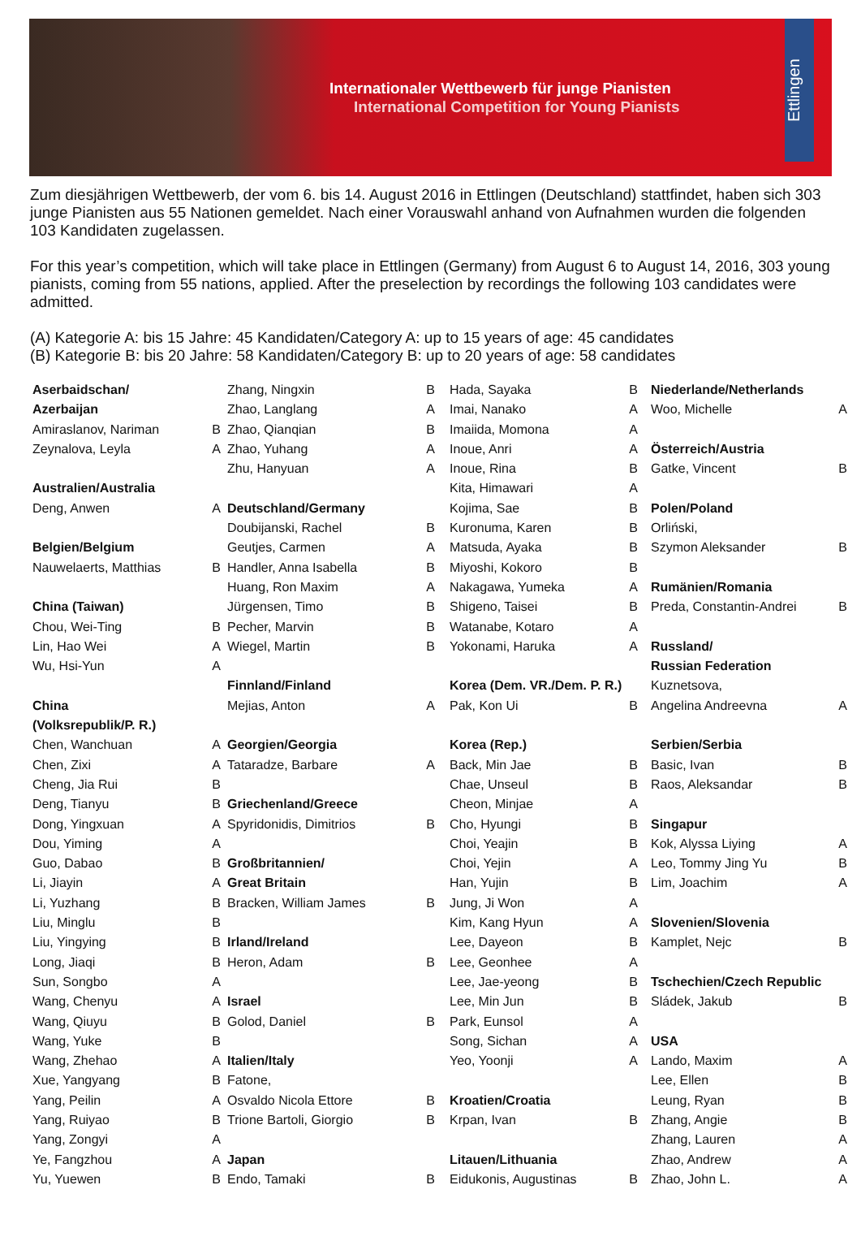Internationaler Wettbewerb für junge Pianisten
International Competition for Young Pianists
Ettlingen
Zum diesjährigen Wettbewerb, der vom 6. bis 14. August 2016 in Ettlingen (Deutschland) stattfindet, haben sich 303 junge Pianisten aus 55 Nationen gemeldet. Nach einer Vorauswahl anhand von Aufnahmen wurden die folgenden 103 Kandidaten zugelassen.
For this year’s competition, which will take place in Ettlingen (Germany) from August 6 to August 14, 2016, 303 young pianists, coming from 55 nations, applied. After the preselection by recordings the following 103 candidates were admitted.
(A) Kategorie A: bis 15 Jahre: 45 Kandidaten/Category A: up to 15 years of age: 45 candidates
(B) Kategorie B: bis 20 Jahre: 58 Kandidaten/Category B: up to 20 years of age: 58 candidates
| Aserbaidschan/ | |
| Azerbaijan | |
| Amiraslanov, Nariman | B |
| Zeynalova, Leyla | A |
| Australien/Australia | |
| Deng, Anwen | A |
| Belgien/Belgium | |
| Nauwelaerts, Matthias | B |
| China (Taiwan) | |
| Chou, Wei-Ting | B |
| Lin, Hao Wei | A |
| Wu, Hsi-Yun | A |
| China | |
| (Volksrepublik/P. R.) | |
| Chen, Wanchuan | A |
| Chen, Zixi | A |
| Cheng, Jia Rui | B |
| Deng, Tianyu | B |
| Dong, Yingxuan | A |
| Dou, Yiming | A |
| Guo, Dabao | B |
| Li, Jiayin | A |
| Li, Yuzhang | B |
| Liu, Minglu | B |
| Liu, Yingying | B |
| Long, Jiaqi | B |
| Sun, Songbo | A |
| Wang, Chenyu | A |
| Wang, Qiuyu | B |
| Wang, Yuke | B |
| Wang, Zhehao | A |
| Xue, Yangyang | B |
| Yang, Peilin | A |
| Yang, Ruiyao | B |
| Yang, Zongyi | A |
| Ye, Fangzhou | A |
| Yu, Yuewen | B |
| Zhang, Ningxin | B |
| Zhao, Langlang | A |
| Zhao, Qianqian | B |
| Zhao, Yuhang | A |
| Zhu, Hanyuan | A |
| Deutschland/Germany | |
| Doubijanski, Rachel | B |
| Geutjes, Carmen | A |
| Handler, Anna Isabella | B |
| Huang, Ron Maxim | A |
| Jürgensen, Timo | B |
| Pecher, Marvin | B |
| Wiegel, Martin | B |
| Finnland/Finland | |
| Mejias, Anton | A |
| Georgien/Georgia | |
| Tataradze, Barbare | A |
| Griechenland/Greece | |
| Spyridonidis, Dimitrios | B |
| Großbritannien/ | |
| Great Britain | |
| Bracken, William James | B |
| Irland/Ireland | |
| Heron, Adam | B |
| Israel | |
| Golod, Daniel | B |
| Italien/Italy | |
| Fatone, | |
| Osvaldo Nicola Ettore | B |
| Trione Bartoli, Giorgio | B |
| Japan | |
| Endo, Tamaki | B |
| Hada, Sayaka | B |
| Imai, Nanako | A |
| Imaiida, Momona | A |
| Inoue, Anri | A |
| Inoue, Rina | B |
| Kita, Himawari | A |
| Kojima, Sae | B |
| Kuronuma, Karen | B |
| Matsuda, Ayaka | B |
| Miyoshi, Kokoro | B |
| Nakagawa, Yumeka | A |
| Shigeno, Taisei | B |
| Watanabe, Kotaro | A |
| Yokonami, Haruka | A |
| Korea (Dem. VR./Dem. P. R.) | |
| Pak, Kon Ui | B |
| Korea (Rep.) | |
| Back, Min Jae | B |
| Chae, Unseul | B |
| Cheon, Minjae | A |
| Cho, Hyungi | B |
| Choi, Yeajin | B |
| Choi, Yejin | A |
| Han, Yujin | B |
| Jung, Ji Won | A |
| Kim, Kang Hyun | A |
| Lee, Dayeon | B |
| Lee, Geonhee | A |
| Lee, Jae-yeong | B |
| Lee, Min Jun | B |
| Park, Eunsol | A |
| Song, Sichan | A |
| Yeo, Yoonji | A |
| Kroatien/Croatia | |
| Krpan, Ivan | B |
| Litauen/Lithuania | |
| Eidukonis, Augustinas | B |
| Niederlande/Netherlands | |
| Woo, Michelle | A |
| Österreich/Austria | |
| Gatke, Vincent | B |
| Polen/Poland | |
| Orliński, | |
| Szymon Aleksander | B |
| Rumänien/Romania | |
| Preda, Constantin-Andrei | B |
| Russland/ | |
| Russian Federation | |
| Kuznetsova, | |
| Angelina Andreevna | A |
| Serbien/Serbia | |
| Basic, Ivan | B |
| Raos, Aleksandar | B |
| Singapur | |
| Kok, Alyssa Liying | A |
| Leo, Tommy Jing Yu | B |
| Lim, Joachim | A |
| Slovenien/Slovenia | |
| Kamplet, Nejc | B |
| Tschechien/Czech Republic | |
| Sládek, Jakub | B |
| USA | |
| Lando, Maxim | A |
| Lee, Ellen | B |
| Leung, Ryan | B |
| Zhang, Angie | B |
| Zhang, Lauren | A |
| Zhao, Andrew | A |
| Zhao, John L. | A |